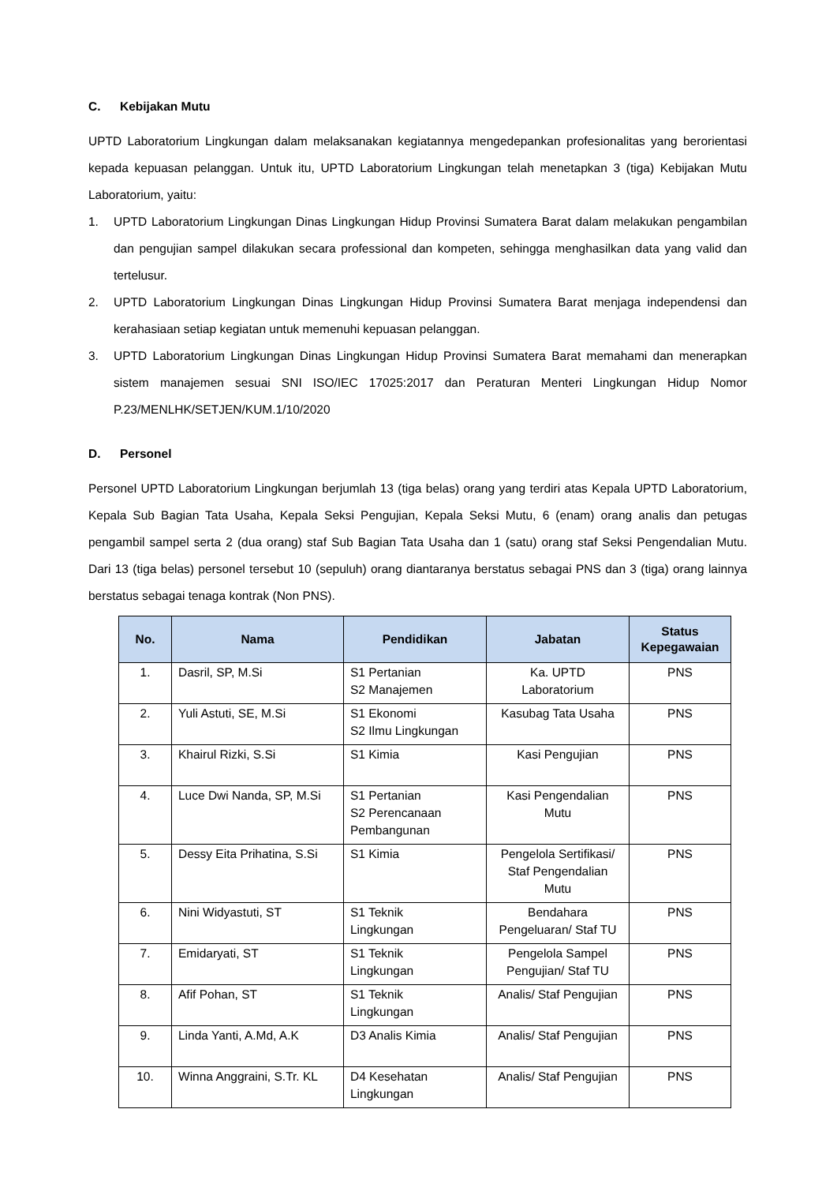C. Kebijakan Mutu
UPTD Laboratorium Lingkungan dalam melaksanakan kegiatannya mengedepankan profesionalitas yang berorientasi kepada kepuasan pelanggan. Untuk itu, UPTD Laboratorium Lingkungan telah menetapkan 3 (tiga) Kebijakan Mutu Laboratorium, yaitu:
1. UPTD Laboratorium Lingkungan Dinas Lingkungan Hidup Provinsi Sumatera Barat dalam melakukan pengambilan dan pengujian sampel dilakukan secara professional dan kompeten, sehingga menghasilkan data yang valid dan tertelusur.
2. UPTD Laboratorium Lingkungan Dinas Lingkungan Hidup Provinsi Sumatera Barat menjaga independensi dan kerahasiaan setiap kegiatan untuk memenuhi kepuasan pelanggan.
3. UPTD Laboratorium Lingkungan Dinas Lingkungan Hidup Provinsi Sumatera Barat memahami dan menerapkan sistem manajemen sesuai SNI ISO/IEC 17025:2017 dan Peraturan Menteri Lingkungan Hidup Nomor P.23/MENLHK/SETJEN/KUM.1/10/2020
D. Personel
Personel UPTD Laboratorium Lingkungan berjumlah 13 (tiga belas) orang yang terdiri atas Kepala UPTD Laboratorium, Kepala Sub Bagian Tata Usaha, Kepala Seksi Pengujian, Kepala Seksi Mutu, 6 (enam) orang analis dan petugas pengambil sampel serta 2 (dua orang) staf Sub Bagian Tata Usaha dan 1 (satu) orang staf Seksi Pengendalian Mutu. Dari 13 (tiga belas) personel tersebut 10 (sepuluh) orang diantaranya berstatus sebagai PNS dan 3 (tiga) orang lainnya berstatus sebagai tenaga kontrak (Non PNS).
| No. | Nama | Pendidikan | Jabatan | Status Kepegawaian |
| --- | --- | --- | --- | --- |
| 1. | Dasril, SP, M.Si | S1 Pertanian S2 Manajemen | Ka. UPTD Laboratorium | PNS |
| 2. | Yuli Astuti, SE, M.Si | S1 Ekonomi S2 Ilmu Lingkungan | Kasubag Tata Usaha | PNS |
| 3. | Khairul Rizki, S.Si | S1 Kimia | Kasi Pengujian | PNS |
| 4. | Luce Dwi Nanda, SP, M.Si | S1 Pertanian S2 Perencanaan Pembangunan | Kasi Pengendalian Mutu | PNS |
| 5. | Dessy Eita Prihatina, S.Si | S1 Kimia | Pengelola Sertifikasi/ Staf Pengendalian Mutu | PNS |
| 6. | Nini Widyastuti, ST | S1 Teknik Lingkungan | Bendahara Pengeluaran/ Staf TU | PNS |
| 7. | Emidaryati, ST | S1 Teknik Lingkungan | Pengelola Sampel Pengujian/ Staf TU | PNS |
| 8. | Afif Pohan, ST | S1 Teknik Lingkungan | Analis/ Staf Pengujian | PNS |
| 9. | Linda Yanti, A.Md, A.K | D3 Analis Kimia | Analis/ Staf Pengujian | PNS |
| 10. | Winna Anggraini, S.Tr. KL | D4 Kesehatan Lingkungan | Analis/ Staf Pengujian | PNS |